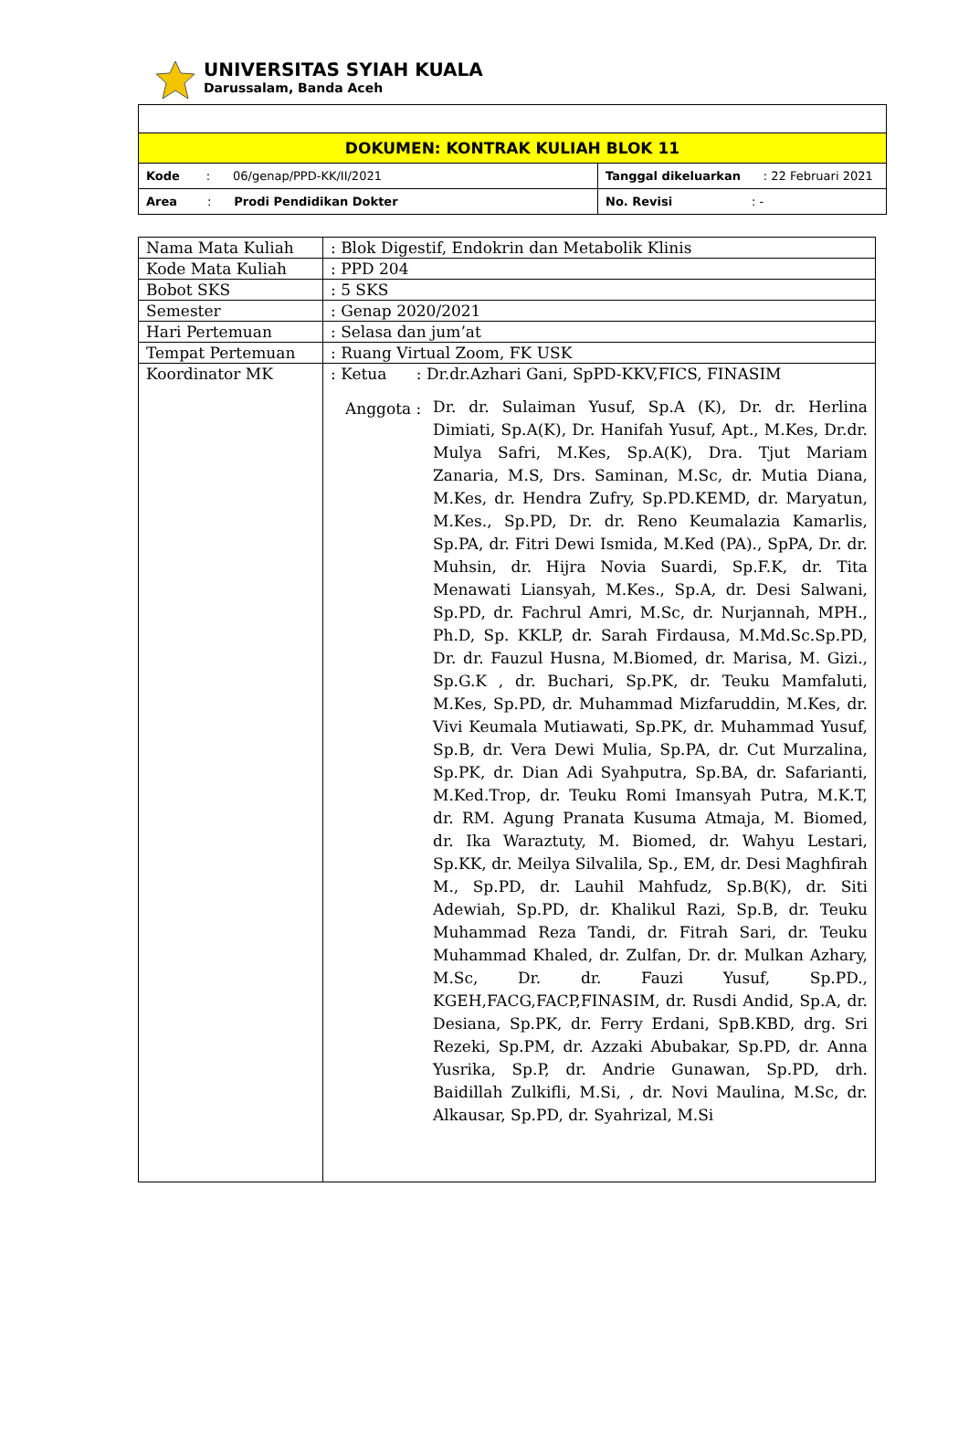UNIVERSITAS SYIAH KUALA
Darussalam, Banda Aceh
| DOKUMEN: KONTRAK KULIAH BLOK 11 | |
| Kode : 06/genap/PPD-KK/II/2021 | Tanggal dikeluarkan : 22 Februari 2021 |
| Area : Prodi Pendidikan Dokter | No. Revisi : - |
| Nama Mata Kuliah | : Blok Digestif, Endokrin dan Metabolik Klinis |
| Kode Mata Kuliah | : PPD 204 |
| Bobot SKS | : 5 SKS |
| Semester | : Genap 2020/2021 |
| Hari Pertemuan | : Selasa dan jum’at |
| Tempat Pertemuan | : Ruang Virtual Zoom, FK USK |
| Koordinator MK | : Ketua : Dr.dr.Azhari Gani, SpPD-KKV,FICS, FINASIM Anggota : Dr. dr. Sulaiman Yusuf, Sp.A (K), Dr. dr. Herlina Dimiati, Sp.A(K), Dr. Hanifah Yusuf, Apt., M.Kes, Dr.dr. Mulya Safri, M.Kes, Sp.A(K), Dra. Tjut Mariam Zanaria, M.S, Drs. Saminan, M.Sc, dr. Mutia Diana, M.Kes, dr. Hendra Zufry, Sp.PD.KEMD, dr. Maryatun, M.Kes., Sp.PD, Dr. dr. Reno Keumalazia Kamarlis, Sp.PA, dr. Fitri Dewi Ismida, M.Ked (PA)., SpPA, Dr. dr. Muhsin, dr. Hijra Novia Suardi, Sp.F.K, dr. Tita Menawati Liansyah, M.Kes., Sp.A, dr. Desi Salwani, Sp.PD, dr. Fachrul Amri, M.Sc, dr. Nurjannah, MPH., Ph.D, Sp. KKLP, dr. Sarah Firdausa, M.Md.Sc.Sp.PD, Dr. dr. Fauzul Husna, M.Biomed, dr. Marisa, M. Gizi., Sp.G.K , dr. Buchari, Sp.PK, dr. Teuku Mamfaluti, M.Kes, Sp.PD, dr. Muhammad Mizfaruddin, M.Kes, dr. Vivi Keumala Mutiawati, Sp.PK, dr. Muhammad Yusuf, Sp.B, dr. Vera Dewi Mulia, Sp.PA, dr. Cut Murzalina, Sp.PK, dr. Dian Adi Syahputra, Sp.BA, dr. Safarianti, M.Ked.Trop, dr. Teuku Romi Imansyah Putra, M.K.T, dr. RM. Agung Pranata Kusuma Atmaja, M. Biomed, dr. Ika Waraztuty, M. Biomed, dr. Wahyu Lestari, Sp.KK, dr. Meilya Silvalila, Sp., EM, dr. Desi Maghfirah M., Sp.PD, dr. Lauhil Mahfudz, Sp.B(K), dr. Siti Adewiah, Sp.PD, dr. Khalikul Razi, Sp.B, dr. Teuku Muhammad Reza Tandi, dr. Fitrah Sari, dr. Teuku Muhammad Khaled, dr. Zulfan, Dr. dr. Mulkan Azhary, M.Sc, Dr. dr. Fauzi Yusuf, Sp.PD., KGEH,FACG,FACP,FINASIM, dr. Rusdi Andid, Sp.A, dr. Desiana, Sp.PK, dr. Ferry Erdani, SpB.KBD, drg. Sri Rezeki, Sp.PM, dr. Azzaki Abubakar, Sp.PD, dr. Anna Yusrika, Sp.P, dr. Andrie Gunawan, Sp.PD, drh. Baidillah Zulkifli, M.Si, , dr. Novi Maulina, M.Sc, dr. Alkausar, Sp.PD, dr. Syahrizal, M.Si |